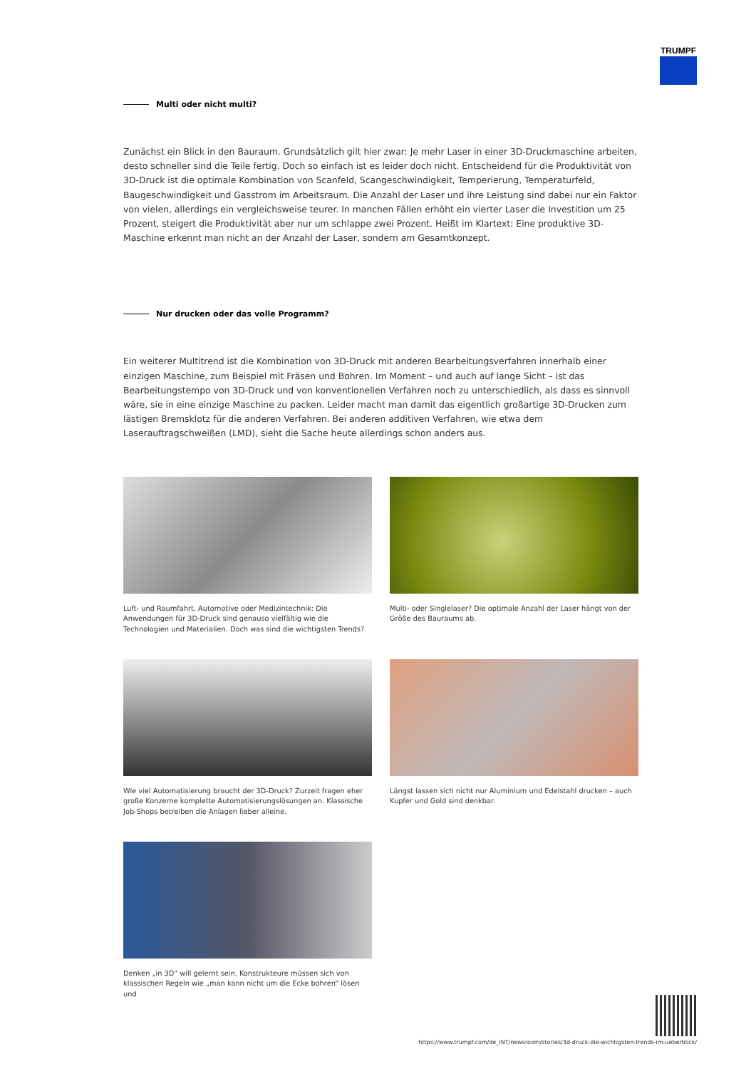TRUMPF
Multi oder nicht multi?
Zunächst ein Blick in den Bauraum. Grundsätzlich gilt hier zwar: Je mehr Laser in einer 3D-Druckmaschine arbeiten, desto schneller sind die Teile fertig. Doch so einfach ist es leider doch nicht. Entscheidend für die Produktivität von 3D-Druck ist die optimale Kombination von Scanfeld, Scangeschwindigkeit, Temperierung, Temperaturfeld, Baugeschwindigkeit und Gasstrom im Arbeitsraum. Die Anzahl der Laser und ihre Leistung sind dabei nur ein Faktor von vielen, allerdings ein vergleichsweise teurer. In manchen Fällen erhöht ein vierter Laser die Investition um 25 Prozent, steigert die Produktivität aber nur um schlappe zwei Prozent. Heißt im Klartext: Eine produktive 3D-Maschine erkennt man nicht an der Anzahl der Laser, sondern am Gesamtkonzept.
Nur drucken oder das volle Programm?
Ein weiterer Multitrend ist die Kombination von 3D-Druck mit anderen Bearbeitungsverfahren innerhalb einer einzigen Maschine, zum Beispiel mit Fräsen und Bohren. Im Moment – und auch auf lange Sicht – ist das Bearbeitungstempo von 3D-Druck und von konventionellen Verfahren noch zu unterschiedlich, als dass es sinnvoll wäre, sie in eine einzige Maschine zu packen. Leider macht man damit das eigentlich großartige 3D-Drucken zum lästigen Bremsklotz für die anderen Verfahren. Bei anderen additiven Verfahren, wie etwa dem Laserauftragschweißen (LMD), sieht die Sache heute allerdings schon anders aus.
Luft- und Raumfahrt, Automotive oder Medizintechnik: Die Anwendungen für 3D-Druck sind genauso vielfältig wie die Technologien und Materialien. Doch was sind die wichtigsten Trends?
Multi- oder Singlelaser? Die optimale Anzahl der Laser hängt von der Größe des Bauraums ab.
Wie viel Automatisierung braucht der 3D-Druck? Zurzeit fragen eher große Konzerne komplette Automatisierungslösungen an. Klassische Job-Shops betreiben die Anlagen lieber alleine.
Längst lassen sich nicht nur Aluminium und Edelstahl drucken – auch Kupfer und Gold sind denkbar.
Denken „in 3D“ will gelernt sein. Konstrukteure müssen sich von klassischen Regeln wie „man kann nicht um die Ecke bohren“ lösen und
https://www.trumpf.com/de_INT/newsroom/stories/3d-druck-die-wichtigsten-trends-im-ueberblick/